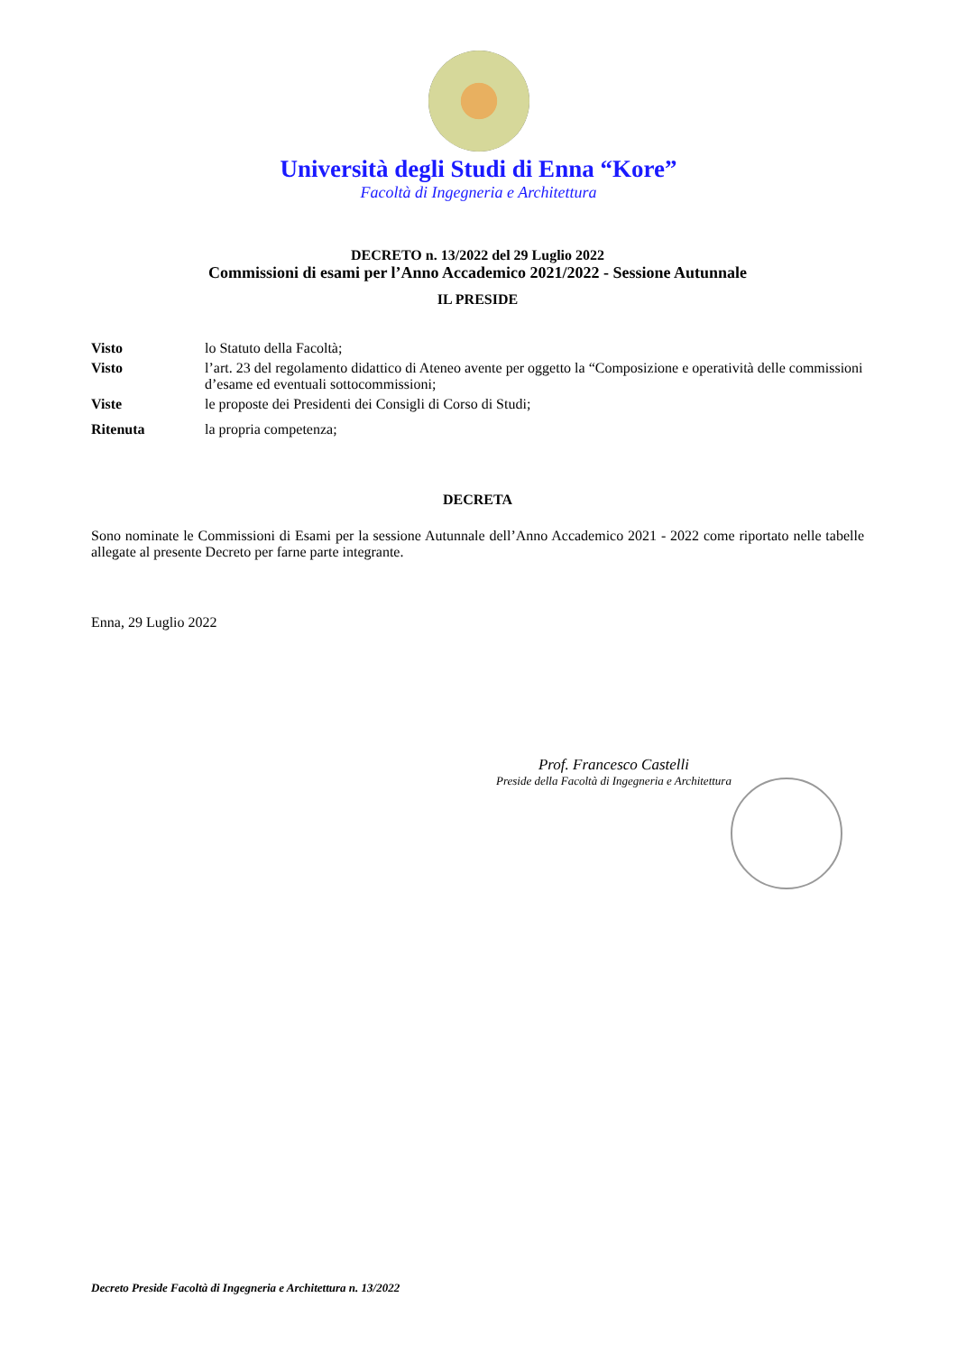Università degli Studi di Enna “Kore”
Facoltà di Ingegneria e Architettura
DECRETO n. 13/2022 del 29 Luglio 2022
Commissioni di esami per l’Anno Accademico 2021/2022 - Sessione Autunnale
IL PRESIDE
Visto lo Statuto della Facoltà;
Visto l’art. 23 del regolamento didattico di Ateneo avente per oggetto la “Composizione e operatività delle commissioni d’esame ed eventuali sottocommissioni;
Viste le proposte dei Presidenti dei Consigli di Corso di Studi;
Ritenuta la propria competenza;
DECRETA
Sono nominate le Commissioni di Esami per la sessione Autunnale dell’Anno Accademico 2021 - 2022 come riportato nelle tabelle allegate al presente Decreto per farne parte integrante.
Enna, 29 Luglio 2022
Prof. Francesco Castelli
Preside della Facoltà di Ingegneria e Architettura
Decreto Preside Facoltà di Ingegneria e Architettura n. 13/2022